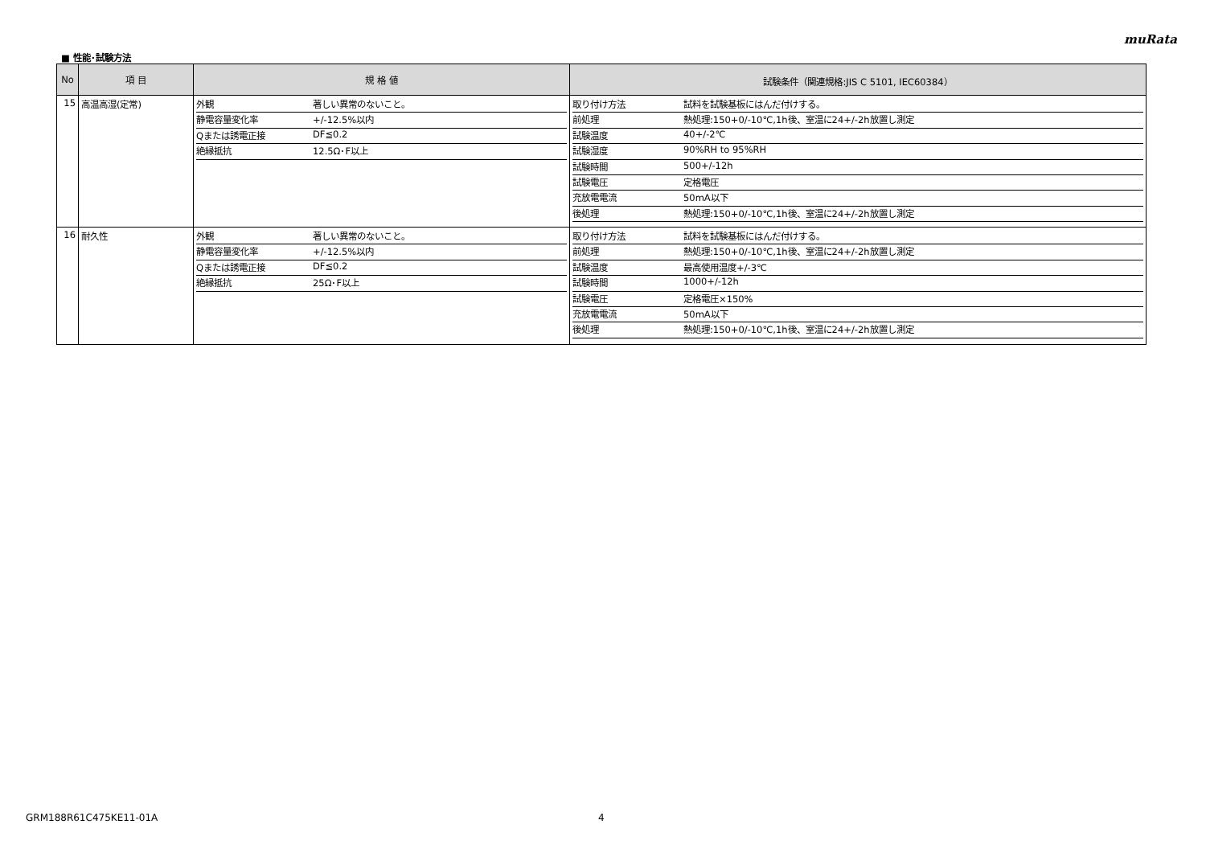muRata
■ 性能･試験方法
| No | 項 目 | 規 格 値 | 試験条件（関連規格:JIS C 5101, IEC60384） |
| --- | --- | --- | --- |
| 15 | 高温高湿(定常) | / 外観 / 著しい異常のないこと。 / / 静電容量変化率 / +/-12.5%以内 / / Qまたは誘電正接 / DF≦0.2 / / 絶縁抵抗 / 12.5Ω･F以上 / | / 取り付け方法 / 試料を試験基板にはんだ付けする。 / / 前処理 / 熱処理:150+0/-10℃,1h後、室温に24+/-2h放置し測定 / / 試験温度 / 40+/-2℃ / / 試験湿度 / 90%RH to 95%RH / / 試験時間 / 500+/-12h / / 試験電圧 / 定格電圧 / / 充放電電流 / 50mA以下 / / 後処理 / 熱処理:150+0/-10℃,1h後、室温に24+/-2h放置し測定 / |
| 16 | 耐久性 | / 外観 / 著しい異常のないこと。 / / 静電容量変化率 / +/-12.5%以内 / / Qまたは誘電正接 / DF≦0.2 / / 絶縁抵抗 / 25Ω･F以上 / | / 取り付け方法 / 試料を試験基板にはんだ付けする。 / / 前処理 / 熱処理:150+0/-10℃,1h後、室温に24+/-2h放置し測定 / / 試験温度 / 最高使用温度+/-3℃ / / 試験時間 / 1000+/-12h / / 試験電圧 / 定格電圧×150% / / 充放電電流 / 50mA以下 / / 後処理 / 熱処理:150+0/-10℃,1h後、室温に24+/-2h放置し測定 / |
GRM188R61C475KE11-01A 4